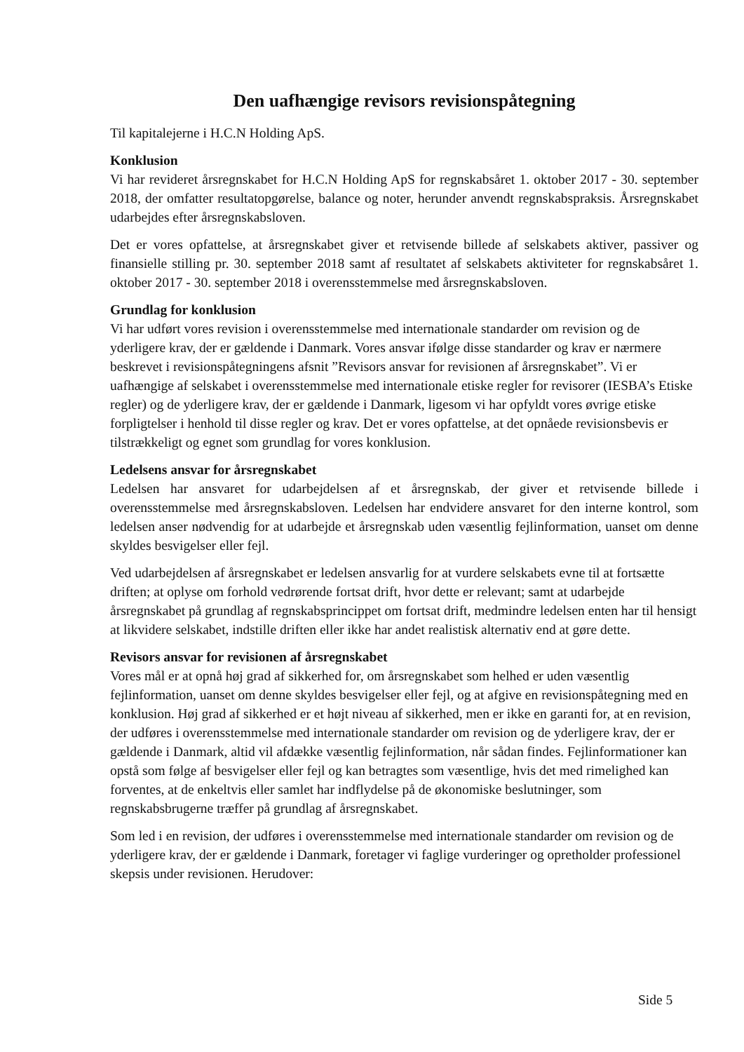Den uafhængige revisors revisionspåtegning
Til kapitalejerne i H.C.N Holding ApS.
Konklusion
Vi har revideret årsregnskabet for H.C.N Holding ApS for regnskabsåret 1. oktober 2017 - 30. september 2018, der omfatter resultatopgørelse, balance og noter, herunder anvendt regnskabspraksis. Årsregnskabet udarbejdes efter årsregnskabsloven.
Det er vores opfattelse, at årsregnskabet giver et retvisende billede af selskabets aktiver, passiver og finansielle stilling pr. 30. september 2018 samt af resultatet af selskabets aktiviteter for regnskabsåret 1. oktober 2017 - 30. september 2018 i overensstemmelse med årsregnskabsloven.
Grundlag for konklusion
Vi har udført vores revision i overensstemmelse med internationale standarder om revision og de yderligere krav, der er gældende i Danmark. Vores ansvar ifølge disse standarder og krav er nærmere beskrevet i revisionspåtegningens afsnit ”Revisors ansvar for revisionen af årsregnskabet”. Vi er uafhængige af selskabet i overensstemmelse med internationale etiske regler for revisorer (IESBA’s Etiske regler) og de yderligere krav, der er gældende i Danmark, ligesom vi har opfyldt vores øvrige etiske forpligtelser i henhold til disse regler og krav. Det er vores opfattelse, at det opnåede revisionsbevis er tilstrækkeligt og egnet som grundlag for vores konklusion.
Ledelsens ansvar for årsregnskabet
Ledelsen har ansvaret for udarbejdelsen af et årsregnskab, der giver et retvisende billede i overensstemmelse med årsregnskabsloven. Ledelsen har endvidere ansvaret for den interne kontrol, som ledelsen anser nødvendig for at udarbejde et årsregnskab uden væsentlig fejlinformation, uanset om denne skyldes besvigelser eller fejl.
Ved udarbejdelsen af årsregnskabet er ledelsen ansvarlig for at vurdere selskabets evne til at fortsætte driften; at oplyse om forhold vedrørende fortsat drift, hvor dette er relevant; samt at udarbejde årsregnskabet på grundlag af regnskabsprincippet om fortsat drift, medmindre ledelsen enten har til hensigt at likvidere selskabet, indstille driften eller ikke har andet realistisk alternativ end at gøre dette.
Revisors ansvar for revisionen af årsregnskabet
Vores mål er at opnå høj grad af sikkerhed for, om årsregnskabet som helhed er uden væsentlig fejlinformation, uanset om denne skyldes besvigelser eller fejl, og at afgive en revisionspåtegning med en konklusion. Høj grad af sikkerhed er et højt niveau af sikkerhed, men er ikke en garanti for, at en revision, der udføres i overensstemmelse med internationale standarder om revision og de yderligere krav, der er gældende i Danmark, altid vil afdække væsentlig fejlinformation, når sådan findes. Fejlinformationer kan opstå som følge af besvigelser eller fejl og kan betragtes som væsentlige, hvis det med rimelighed kan forventes, at de enkeltvis eller samlet har indflydelse på de økonomiske beslutninger, som regnskabsbrugerne træffer på grundlag af årsregnskabet.
Som led i en revision, der udføres i overensstemmelse med internationale standarder om revision og de yderligere krav, der er gældende i Danmark, foretager vi faglige vurderinger og opretholder professionel skepsis under revisionen. Herudover:
Side 5